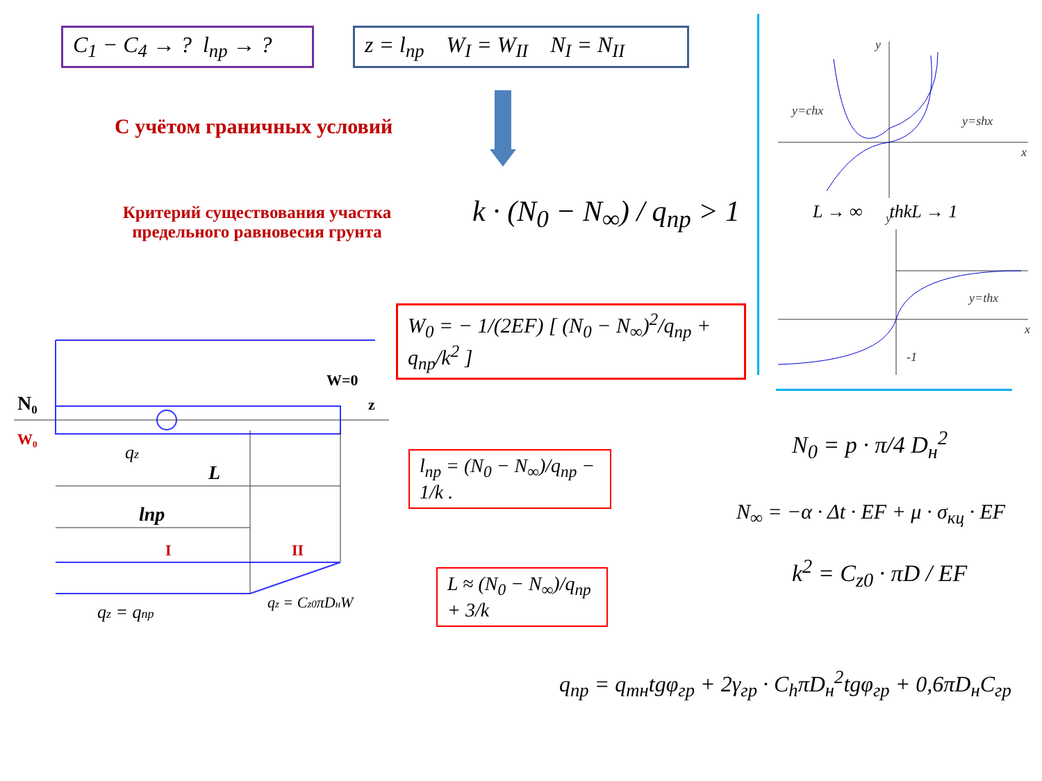C<sub>1</sub> − C<sub>4</sub> → ? l<sub>пр</sub> → ?
z = l<sub>пр</sub> W<sub>I</sub> = W<sub>II</sub> N<sub>I</sub> = N<sub>II</sub>
С учётом граничных условий
Критерий существования участка
предельного равновесия грунта
k · (N<sub>0</sub> − N<sub>∞</sub>) / q<sub>пр</sub> > 1
W<sub>0</sub> = − 1/(2EF) [ (N<sub>0</sub> − N<sub>∞</sub>)<sup>2</sup>/q<sub>пр</sub> + q<sub>пр</sub>/k<sup>2</sup> ]
l<sub>пр</sub> = (N<sub>0</sub> − N<sub>∞</sub>)/q<sub>пр</sub> − 1/k .
L ≈ (N<sub>0</sub> − N<sub>∞</sub>)/q<sub>пр</sub> + 3/k
y
y=chx
y=shx
x
y
y=thx
x
-1
L → ∞ thkL → 1
N<sub>0</sub> = p · π/4 D<sub>н</sub><sup>2</sup>
N<sub>∞</sub> = −α · Δt · EF + μ · σ<sub>кц</sub> · EF
k<sup>2</sup> = C<sub>z0</sub> · πD / EF
q<sub>пр</sub> = q<sub>тн</sub>tgφ<sub>гр</sub> + 2γ<sub>гр</sub> · C<sub>h</sub>πD<sub>н</sub><sup>2</sup>tgφ<sub>гр</sub> + 0,6πD<sub>н</sub>C<sub>гр</sub>
N₀
W=0
z
W₀
L
lпр
I
II
qz
qz = qпр
qz = Cz0πDнW